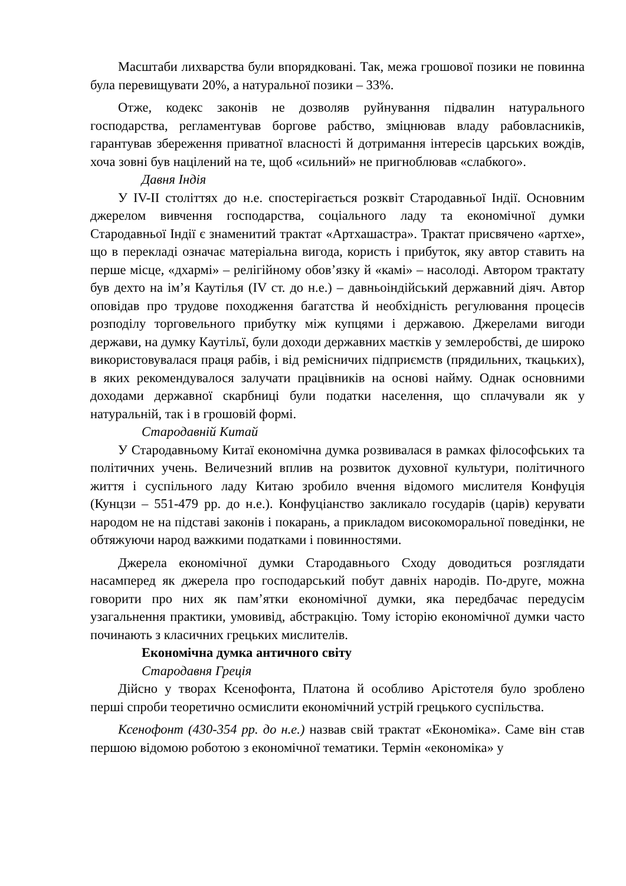Масштаби лихварства були впорядковані. Так, межа грошової позики не повинна була перевищувати 20%, а натуральної позики – 33%.
Отже, кодекс законів не дозволяв руйнування підвалин натурального господарства, регламентував боргове рабство, зміцнював владу рабовласників, гарантував збереження приватної власності й дотримання інтересів царських вождів, хоча зовні був націлений на те, щоб «сильний» не пригноблював «слабкого».
Давня Індія
У IV-II століттях до н.е. спостерігається розквіт Стародавньої Індії. Основним джерелом вивчення господарства, соціального ладу та економічної думки Стародавньої Індії є знаменитий трактат «Артхашастра». Трактат присвячено «артхе», що в перекладі означає матеріальна вигода, користь і прибуток, яку автор ставить на перше місце, «дхармі» – релігійному обов’язку й «камі» – насолоді. Автором трактату був дехто на ім’я Каутілья (IV ст. до н.е.) – давньоіндійський державний діяч. Автор оповідав про трудове походження багатства й необхідність регулювання процесів розподілу торговельного прибутку між купцями і державою. Джерелами вигоди держави, на думку Каутільї, були доходи державних маєтків у землеробстві, де широко використовувалася праця рабів, і від ремісничих підприємств (прядильних, ткацьких), в яких рекомендувалося залучати працівників на основі найму. Однак основними доходами державної скарбниці були податки населення, що сплачували як у натуральній, так і в грошовій формі.
Стародавній Китай
У Стародавньому Китаї економічна думка розвивалася в рамках філософських та політичних учень. Величезний вплив на розвиток духовної культури, політичного життя і суспільного ладу Китаю зробило вчення відомого мислителя Конфуція (Кунцзи – 551-479 рр. до н.е.). Конфуціанство закликало государів (царів) керувати народом не на підставі законів і покарань, а прикладом високоморальної поведінки, не обтяжуючи народ важкими податками і повинностями.
Джерела економічної думки Стародавнього Сходу доводиться розглядати насамперед як джерела про господарський побут давніх народів. По-друге, можна говорити про них як пам’ятки економічної думки, яка передбачає передусім узагальнення практики, умовивід, абстракцію. Тому історію економічної думки часто починають з класичних грецьких мислителів.
Економічна думка античного світу
Стародавня Греція
Дійсно у творах Ксенофонта, Платона й особливо Арістотеля було зроблено перші спроби теоретично осмислити економічний устрій грецького суспільства.
Ксенофонт (430-354 рр. до н.е.) назвав свій трактат «Економіка». Саме він став першою відомою роботою з економічної тематики. Термін «економіка» у